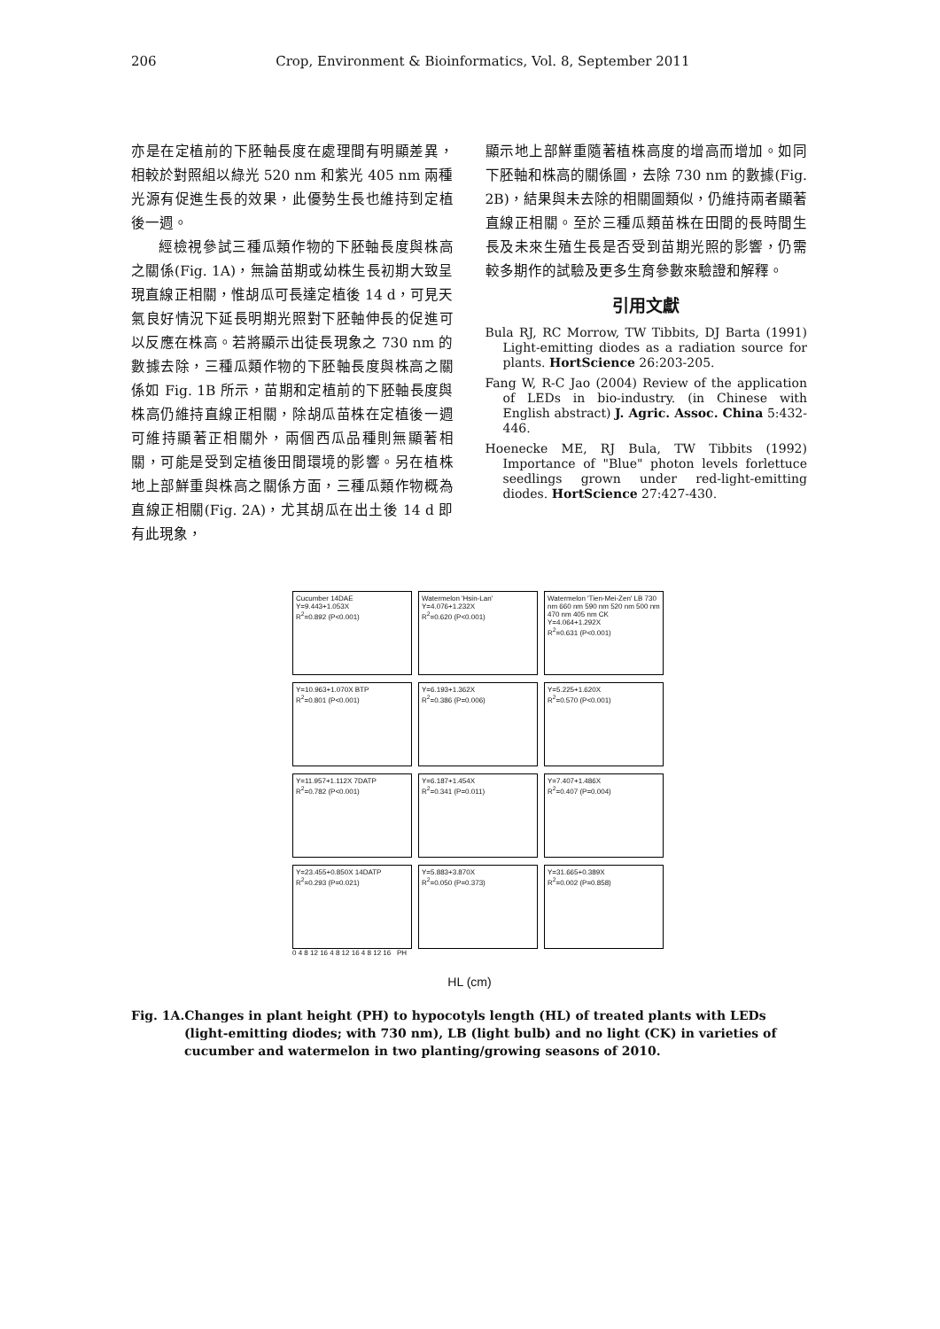206 Crop, Environment & Bioinformatics, Vol. 8, September 2011
亦是在定植前的下胚軸長度在處理間有明顯差異，相較於對照組以綠光 520 nm 和紫光 405 nm 兩種光源有促進生長的效果，此優勢生長也維持到定植後一週。
經檢視參試三種瓜類作物的下胚軸長度與株高之關係(Fig. 1A)，無論苗期或幼株生長初期大致呈現直線正相關，惟胡瓜可長達定植後 14 d，可見天氣良好情況下延長明期光照對下胚軸伸長的促進可以反應在株高。若將顯示出徒長現象之 730 nm 的數據去除，三種瓜類作物的下胚軸長度與株高之關係如 Fig. 1B 所示，苗期和定植前的下胚軸長度與株高仍維持直線正相關，除胡瓜苗株在定植後一週可維持顯著正相關外，兩個西瓜品種則無顯著相關，可能是受到定植後田間環境的影響。另在植株地上部鮮重與株高之關係方面，三種瓜類作物概為直線正相關(Fig. 2A)，尤其胡瓜在出土後 14 d 即有此現象，
顯示地上部鮮重隨著植株高度的增高而增加。如同下胚軸和株高的關係圖，去除 730 nm 的數據(Fig. 2B)，結果與未去除的相關圖類似，仍維持兩者顯著直線正相關。至於三種瓜類苗株在田間的長時間生長及未來生殖生長是否受到苗期光照的影響，仍需較多期作的試驗及更多生育參數來驗證和解釋。
引用文獻
Bula RJ, RC Morrow, TW Tibbits, DJ Barta (1991) Light-emitting diodes as a radiation source for plants. HortScience 26:203-205.
Fang W, R-C Jao (2004) Review of the application of LEDs in bio-industry. (in Chinese with English abstract) J. Agric. Assoc. China 5:432-446.
Hoenecke ME, RJ Bula, TW Tibbits (1992) Importance of "Blue" photon levels forlettuce seedlings grown under red-light-emitting diodes. HortScience 27:427-430.
Cucumber 14DAE
Y=9.443+1.053X
R<sup>2</sup>=0.892 (P<0.001)
Watermelon 'Hsin-Lan'
Y=4.076+1.232X
R<sup>2</sup>=0.620 (P<0.001)
Watermelon 'Tien-Mei-Zen' LB 730 nm 660 nm 590 nm 520 nm 500 nm 470 nm 405 nm CK
Y=4.064+1.292X
R<sup>2</sup>=0.631 (P<0.001)
Y=10.963+1.070X BTP
R<sup>2</sup>=0.801 (P<0.001)
Y=6.193+1.362X
R<sup>2</sup>=0.386 (P=0.006)
Y=5.225+1.620X
R<sup>2</sup>=0.570 (P<0.001)
Y=11.957+1.112X 7DATP
R<sup>2</sup>=0.782 (P<0.001)
Y=6.187+1.454X
R<sup>2</sup>=0.341 (P=0.011)
Y=7.407+1.486X
R<sup>2</sup>=0.407 (P=0.004)
Y=23.455+0.850X 14DATP
R<sup>2</sup>=0.293 (P=0.021)
Y=5.883+3.870X
R<sup>2</sup>=0.050 (P=0.373)
Y=31.665+0.389X
R<sup>2</sup>=0.002 (P=0.858)
0 4 8 12 16 4 8 12 16 4 8 12 16 PH
HL (cm)
Fig. 1A.Changes in plant height (PH) to hypocotyls length (HL) of treated plants with LEDs (light-emitting diodes; with 730 nm), LB (light bulb) and no light (CK) in varieties of cucumber and watermelon in two planting/growing seasons of 2010.